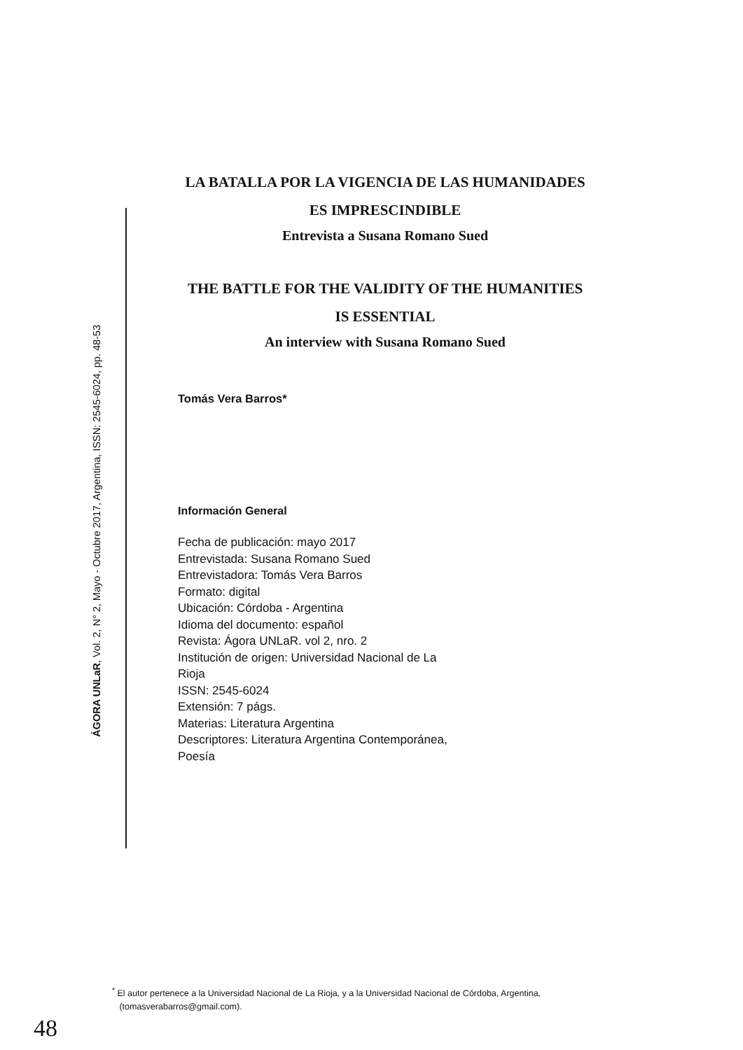ÁGORA UNLaR, Vol. 2, N° 2, Mayo - Octubre 2017, Argentina, ISSN: 2545-6024, pp. 48-53
LA BATALLA POR LA VIGENCIA DE LAS HUMANIDADES
ES IMPRESCINDIBLE
Entrevista a Susana Romano Sued
THE BATTLE FOR THE VALIDITY OF THE HUMANITIES
IS ESSENTIAL
An interview with Susana Romano Sued
Tomás Vera Barros*
Información General
Fecha de publicación: mayo 2017
Entrevistada: Susana Romano Sued
Entrevistadora: Tomás Vera Barros
Formato: digital
Ubicación: Córdoba - Argentina
Idioma del documento: español
Revista: Ágora UNLaR. vol 2, nro. 2
Institución de origen: Universidad Nacional de La Rioja
ISSN: 2545-6024
Extensión: 7 págs.
Materias: Literatura Argentina
Descriptores: Literatura Argentina Contemporánea, Poesía
<sup>*</sup> El autor pertenece a la Universidad Nacional de La Rioja, y a la Universidad Nacional de Córdoba, Argentina,
(tomasverabarros@gmail.com).
48